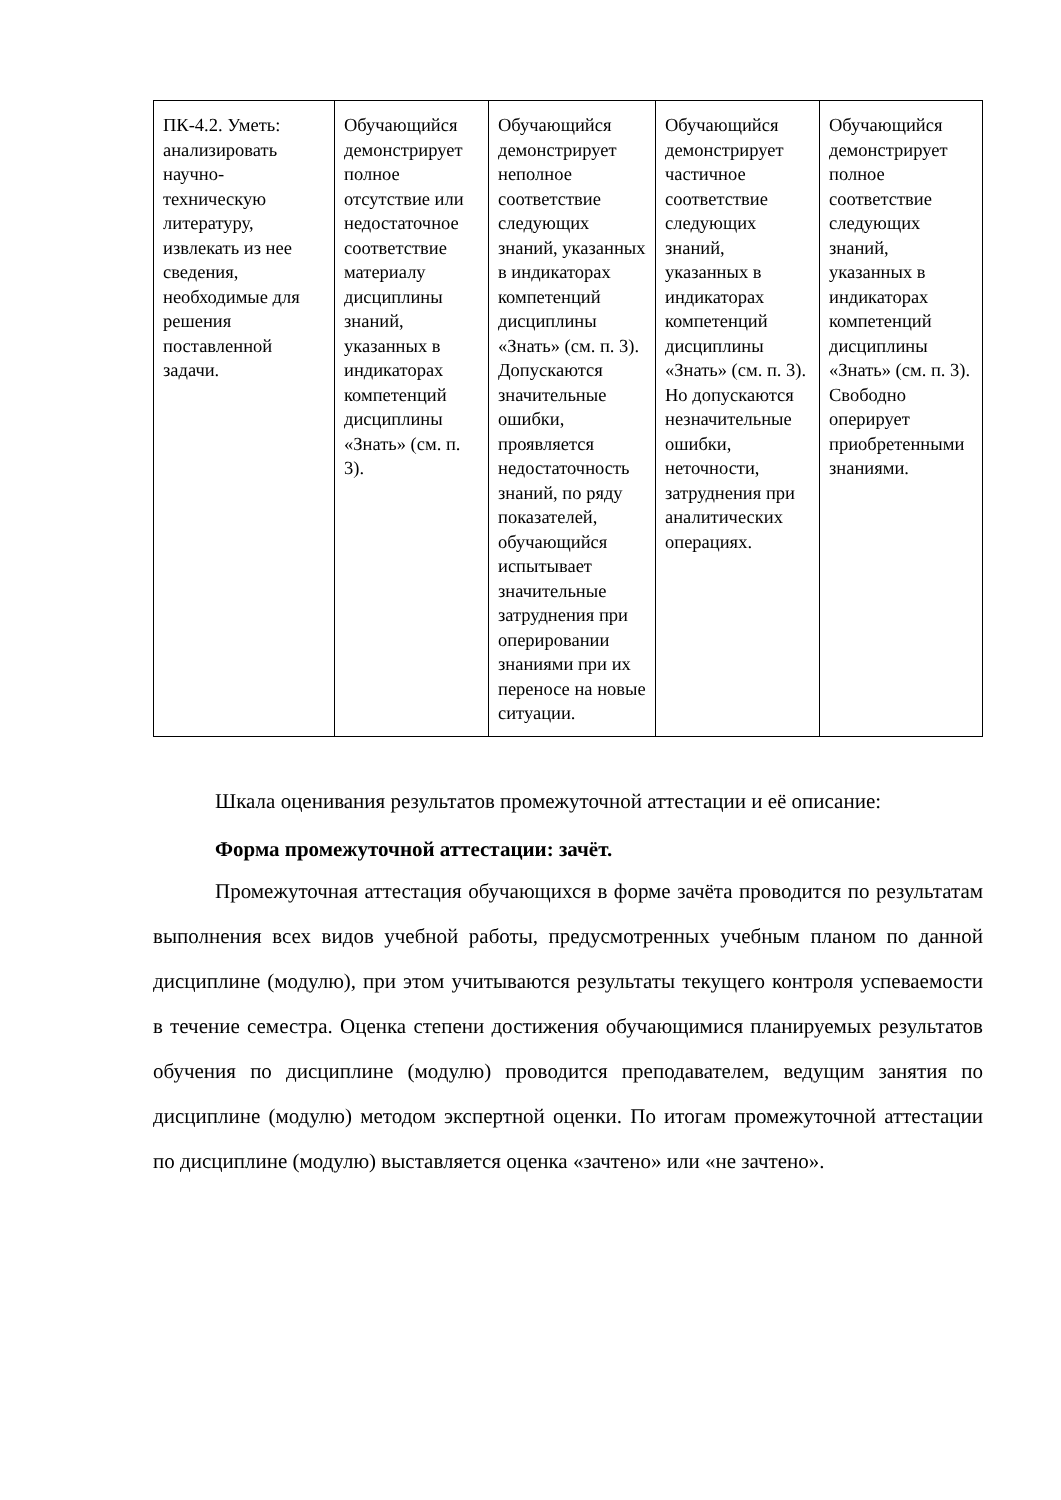| ПК-4.2. Уметь: анализировать научно-техническую литературу, извлекать из нее сведения, необходимые для решения поставленной задачи. | Обучающийся демонстрирует полное отсутствие или недостаточное соответствие материалу дисциплины знаний, указанных в индикаторах компетенций дисциплины «Знать» (см. п. 3). | Обучающийся демонстрирует неполное соответствие следующих знаний, указанных в индикаторах компетенций дисциплины «Знать» (см. п. 3). Допускаются значительные ошибки, проявляется недостаточность знаний, по ряду показателей, обучающийся испытывает значительные затруднения при оперировании знаниями при их переносе на новые ситуации. | Обучающийся демонстрирует частичное соответствие следующих знаний, указанных в индикаторах компетенций дисциплины «Знать» (см. п. 3). Но допускаются незначительные ошибки, неточности, затруднения при аналитических операциях. | Обучающийся демонстрирует полное соответствие следующих знаний, указанных в индикаторах компетенций дисциплины «Знать» (см. п. 3). Свободно оперирует приобретенными знаниями. |
Шкала оценивания результатов промежуточной аттестации и её описание:
Форма промежуточной аттестации: зачёт.
Промежуточная аттестация обучающихся в форме зачёта проводится по результатам выполнения всех видов учебной работы, предусмотренных учебным планом по данной дисциплине (модулю), при этом учитываются результаты текущего контроля успеваемости в течение семестра. Оценка степени достижения обучающимися планируемых результатов обучения по дисциплине (модулю) проводится преподавателем, ведущим занятия по дисциплине (модулю) методом экспертной оценки. По итогам промежуточной аттестации по дисциплине (модулю) выставляется оценка «зачтено» или «не зачтено».